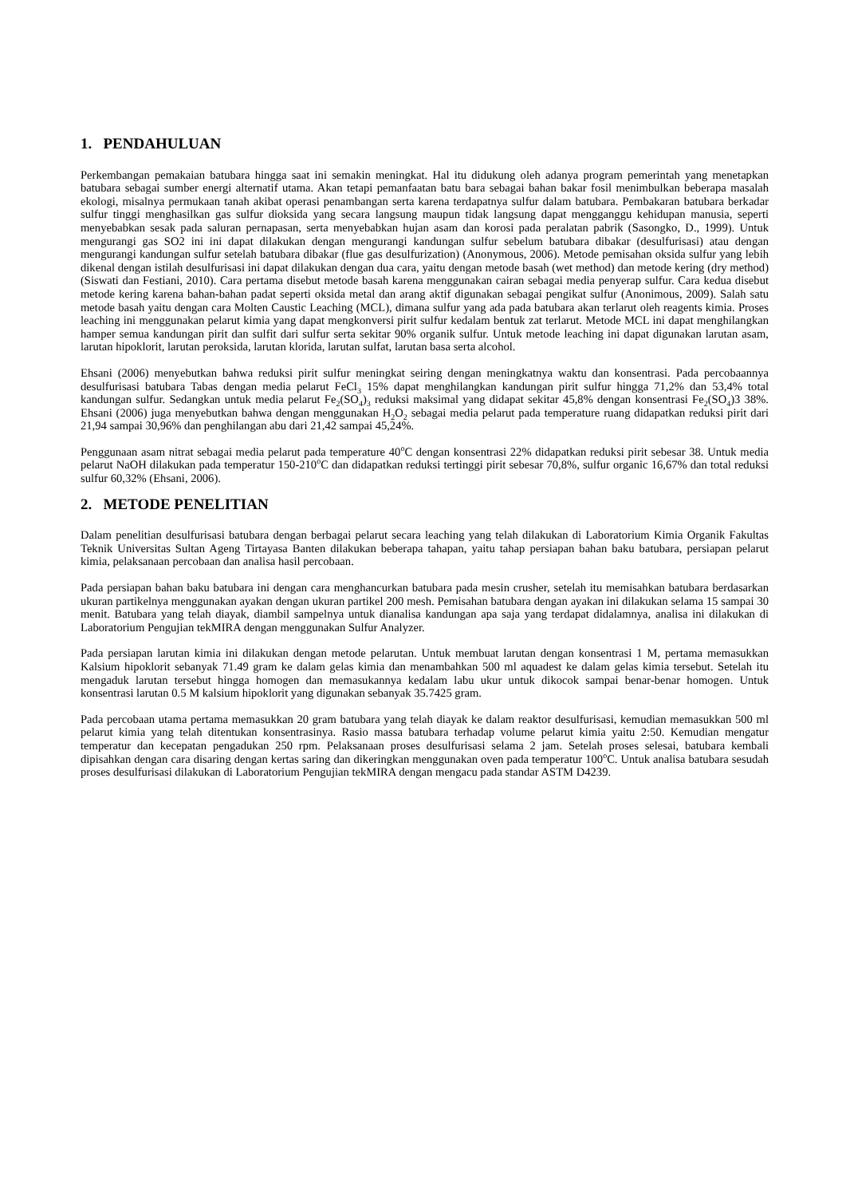1. PENDAHULUAN
Perkembangan pemakaian batubara hingga saat ini semakin meningkat. Hal itu didukung oleh adanya program pemerintah yang menetapkan batubara sebagai sumber energi alternatif utama. Akan tetapi pemanfaatan batu bara sebagai bahan bakar fosil menimbulkan beberapa masalah ekologi, misalnya permukaan tanah akibat operasi penambangan serta karena terdapatnya sulfur dalam batubara. Pembakaran batubara berkadar sulfur tinggi menghasilkan gas sulfur dioksida yang secara langsung maupun tidak langsung dapat mengganggu kehidupan manusia, seperti menyebabkan sesak pada saluran pernapasan, serta menyebabkan hujan asam dan korosi pada peralatan pabrik (Sasongko, D., 1999). Untuk mengurangi gas SO2 ini ini dapat dilakukan dengan mengurangi kandungan sulfur sebelum batubara dibakar (desulfurisasi) atau dengan mengurangi kandungan sulfur setelah batubara dibakar (flue gas desulfurization) (Anonymous, 2006). Metode pemisahan oksida sulfur yang lebih dikenal dengan istilah desulfurisasi ini dapat dilakukan dengan dua cara, yaitu dengan metode basah (wet method) dan metode kering (dry method) (Siswati dan Festiani, 2010). Cara pertama disebut metode basah karena menggunakan cairan sebagai media penyerap sulfur. Cara kedua disebut metode kering karena bahan-bahan padat seperti oksida metal dan arang aktif digunakan sebagai pengikat sulfur (Anonimous, 2009). Salah satu metode basah yaitu dengan cara Molten Caustic Leaching (MCL), dimana sulfur yang ada pada batubara akan terlarut oleh reagents kimia. Proses leaching ini menggunakan pelarut kimia yang dapat mengkonversi pirit sulfur kedalam bentuk zat terlarut. Metode MCL ini dapat menghilangkan hamper semua kandungan pirit dan sulfit dari sulfur serta sekitar 90% organik sulfur. Untuk metode leaching ini dapat digunakan larutan asam, larutan hipoklorit, larutan peroksida, larutan klorida, larutan sulfat, larutan basa serta alcohol.
Ehsani (2006) menyebutkan bahwa reduksi pirit sulfur meningkat seiring dengan meningkatnya waktu dan konsentrasi. Pada percobaannya desulfurisasi batubara Tabas dengan media pelarut FeCl<sub>3</sub> 15% dapat menghilangkan kandungan pirit sulfur hingga 71,2% dan 53,4% total kandungan sulfur. Sedangkan untuk media pelarut Fe<sub>2</sub>(SO<sub>4</sub>)<sub>3</sub> reduksi maksimal yang didapat sekitar 45,8% dengan konsentrasi Fe<sub>2</sub>(SO<sub>4</sub>)3 38%. Ehsani (2006) juga menyebutkan bahwa dengan menggunakan H<sub>2</sub>O<sub>2</sub> sebagai media pelarut pada temperature ruang didapatkan reduksi pirit dari 21,94 sampai 30,96% dan penghilangan abu dari 21,42 sampai 45,24%.
Penggunaan asam nitrat sebagai media pelarut pada temperature 40<sup>o</sup>C dengan konsentrasi 22% didapatkan reduksi pirit sebesar 38. Untuk media pelarut NaOH dilakukan pada temperatur 150-210<sup>o</sup>C dan didapatkan reduksi tertinggi pirit sebesar 70,8%, sulfur organic 16,67% dan total reduksi sulfur 60,32% (Ehsani, 2006).
2. METODE PENELITIAN
Dalam penelitian desulfurisasi batubara dengan berbagai pelarut secara leaching yang telah dilakukan di Laboratorium Kimia Organik Fakultas Teknik Universitas Sultan Ageng Tirtayasa Banten dilakukan beberapa tahapan, yaitu tahap persiapan bahan baku batubara, persiapan pelarut kimia, pelaksanaan percobaan dan analisa hasil percobaan.
Pada persiapan bahan baku batubara ini dengan cara menghancurkan batubara pada mesin crusher, setelah itu memisahkan batubara berdasarkan ukuran partikelnya menggunakan ayakan dengan ukuran partikel 200 mesh. Pemisahan batubara dengan ayakan ini dilakukan selama 15 sampai 30 menit. Batubara yang telah diayak, diambil sampelnya untuk dianalisa kandungan apa saja yang terdapat didalamnya, analisa ini dilakukan di Laboratorium Pengujian tekMIRA dengan menggunakan Sulfur Analyzer.
Pada persiapan larutan kimia ini dilakukan dengan metode pelarutan. Untuk membuat larutan dengan konsentrasi 1 M, pertama memasukkan Kalsium hipoklorit sebanyak 71.49 gram ke dalam gelas kimia dan menambahkan 500 ml aquadest ke dalam gelas kimia tersebut. Setelah itu mengaduk larutan tersebut hingga homogen dan memasukannya kedalam labu ukur untuk dikocok sampai benar-benar homogen. Untuk konsentrasi larutan 0.5 M kalsium hipoklorit yang digunakan sebanyak 35.7425 gram.
Pada percobaan utama pertama memasukkan 20 gram batubara yang telah diayak ke dalam reaktor desulfurisasi, kemudian memasukkan 500 ml pelarut kimia yang telah ditentukan konsentrasinya. Rasio massa batubara terhadap volume pelarut kimia yaitu 2:50. Kemudian mengatur temperatur dan kecepatan pengadukan 250 rpm. Pelaksanaan proses desulfurisasi selama 2 jam. Setelah proses selesai, batubara kembali dipisahkan dengan cara disaring dengan kertas saring dan dikeringkan menggunakan oven pada temperatur 100<sup>o</sup>C. Untuk analisa batubara sesudah proses desulfurisasi dilakukan di Laboratorium Pengujian tekMIRA dengan mengacu pada standar ASTM D4239.